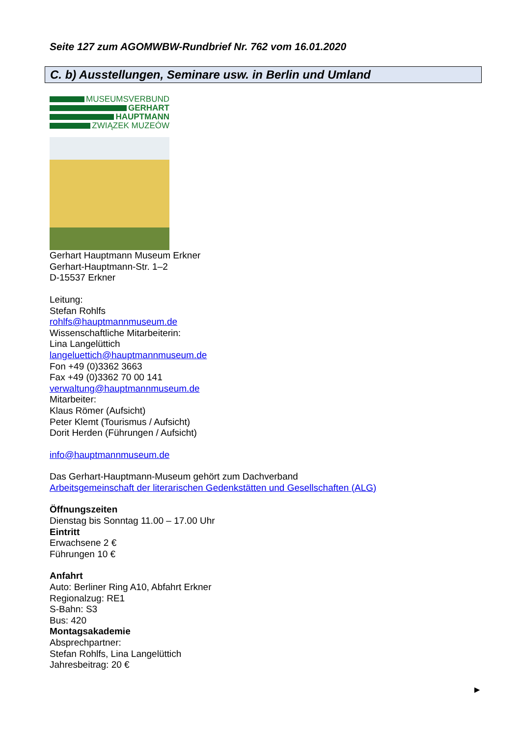Seite 127 zum AGOMWBW-Rundbrief Nr. 762 vom 16.01.2020
C. b) Ausstellungen, Seminare usw. in Berlin und Umland
MUSEUMSVERBUND
GERHART
HAUPTMANN
ZWIĄZEK MUZEÓW
Gerhart Hauptmann Museum Erkner
Gerhart-Hauptmann-Str. 1–2
D-15537 Erkner
Leitung:
Stefan Rohlfs
rohlfs@hauptmannmuseum.de
Wissenschaftliche Mitarbeiterin:
Lina Langelüttich
langeluettich@hauptmannmuseum.de
Fon +49 (0)3362 3663
Fax +49 (0)3362 70 00 141
verwaltung@hauptmannmuseum.de
Mitarbeiter:
Klaus Römer (Aufsicht)
Peter Klemt (Tourismus / Aufsicht)
Dorit Herden (Führungen / Aufsicht)
info@hauptmannmuseum.de
Das Gerhart-Hauptmann-Museum gehört zum Dachverband
Arbeitsgemeinschaft der literarischen Gedenkstätten und Gesellschaften (ALG)
Öffnungszeiten
Dienstag bis Sonntag 11.00 – 17.00 Uhr
Eintritt
Erwachsene 2 €
Führungen 10 €
Anfahrt
Auto: Berliner Ring A10, Abfahrt Erkner
Regionalzug: RE1
S-Bahn: S3
Bus: 420
Montagsakademie
Absprechpartner:
Stefan Rohlfs, Lina Langelüttich
Jahresbeitrag: 20 €
►